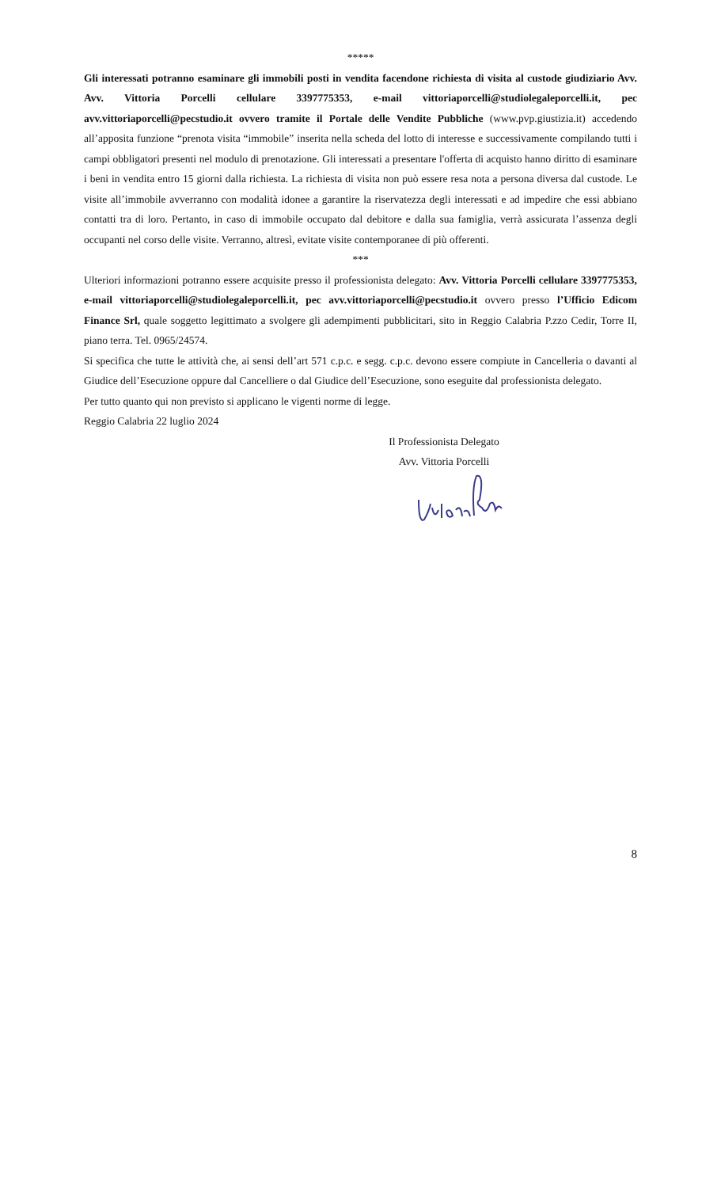*****
Gli interessati potranno esaminare gli immobili posti in vendita facendone richiesta di visita al custode giudiziario Avv. Avv. Vittoria Porcelli cellulare 3397775353, e-mail vittoriaporcelli@studiolegaleporcelli.it, pec avv.vittoriaporcelli@pecstudio.it ovvero tramite il Portale delle Vendite Pubbliche (www.pvp.giustizia.it) accedendo all’apposita funzione “prenota visita “immobile” inserita nella scheda del lotto di interesse e successivamente compilando tutti i campi obbligatori presenti nel modulo di prenotazione. Gli interessati a presentare l'offerta di acquisto hanno diritto di esaminare i beni in vendita entro 15 giorni dalla richiesta. La richiesta di visita non può essere resa nota a persona diversa dal custode. Le visite all’immobile avverranno con modalità idonee a garantire la riservatezza degli interessati e ad impedire che essi abbiano contatti tra di loro. Pertanto, in caso di immobile occupato dal debitore e dalla sua famiglia, verrà assicurata l’assenza degli occupanti nel corso delle visite. Verranno, altresì, evitate visite contemporanee di più offerenti.
***
Ulteriori informazioni potranno essere acquisite presso il professionista delegato: Avv. Vittoria Porcelli cellulare 3397775353, e-mail vittoriaporcelli@studiolegaleporcelli.it, pec avv.vittoriaporcelli@pecstudio.it ovvero presso l’Ufficio Edicom Finance Srl, quale soggetto legittimato a svolgere gli adempimenti pubblicitari, sito in Reggio Calabria P.zzo Cedir, Torre II, piano terra. Tel. 0965/24574.
Si specifica che tutte le attività che, ai sensi dell’art 571 c.p.c. e segg. c.p.c. devono essere compiute in Cancelleria o davanti al Giudice dell’Esecuzione oppure dal Cancelliere o dal Giudice dell’Esecuzione, sono eseguite dal professionista delegato.
Per tutto quanto qui non previsto si applicano le vigenti norme di legge.
Reggio Calabria 22 luglio 2024
Il Professionista Delegato
Avv. Vittoria Porcelli
8